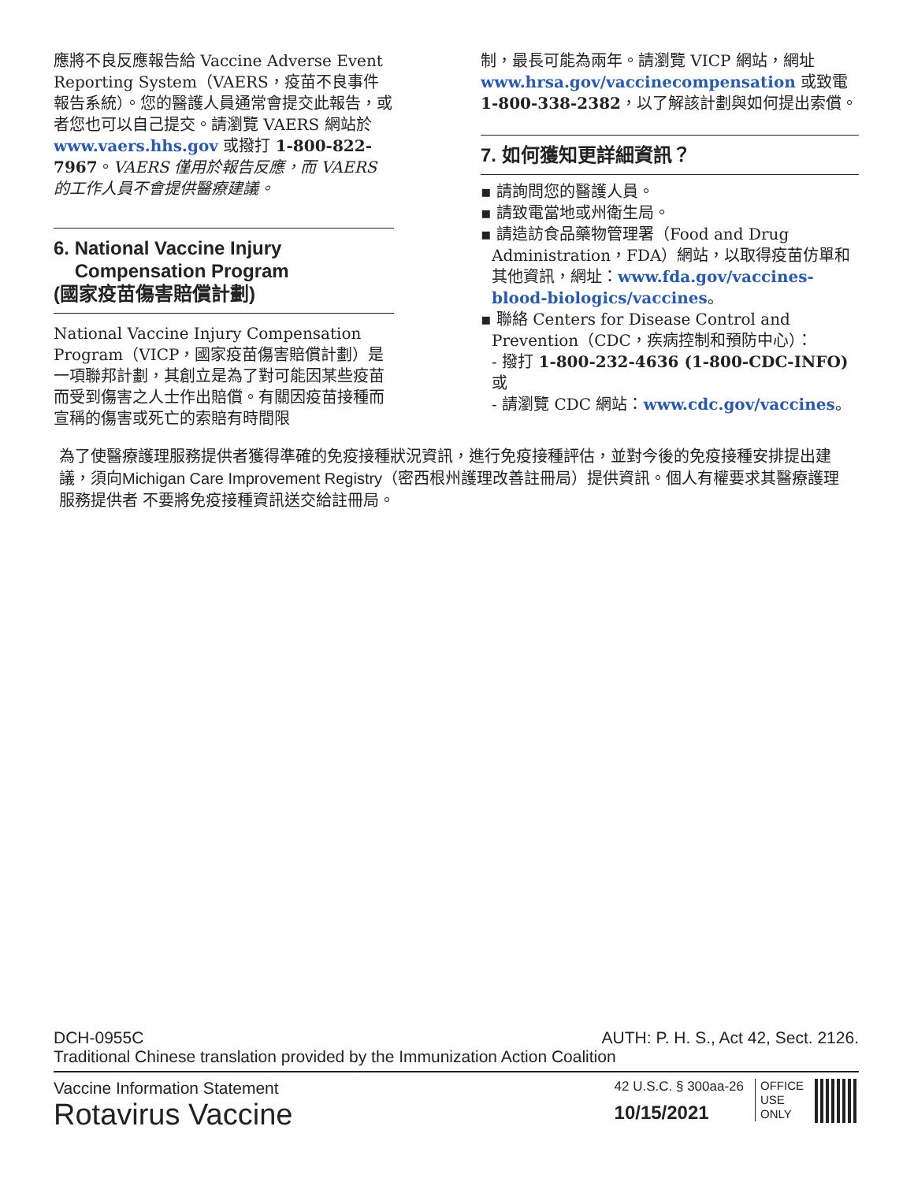應將不良反應報告給 Vaccine Adverse Event Reporting System（VAERS，疫苗不良事件報告系統）。您的醫護人員通常會提交此報告，或者您也可以自己提交。請瀏覽 VAERS 網站於 www.vaers.hhs.gov 或撥打 1-800-822-7967。VAERS 僅用於報告反應，而 VAERS 的工作人員不會提供醫療建議。
6. National Vaccine Injury
Compensation Program
(國家疫苗傷害賠償計劃)
National Vaccine Injury Compensation Program（VICP，國家疫苗傷害賠償計劃）是一項聯邦計劃，其創立是為了對可能因某些疫苗而受到傷害之人士作出賠償。有關因疫苗接種而宣稱的傷害或死亡的索賠有時間限
制，最長可能為兩年。請瀏覽 VICP 網站，網址 www.hrsa.gov/vaccinecompensation 或致電 1-800-338-2382，以了解該計劃與如何提出索償。
7. 如何獲知更詳細資訊？
▪ 請詢問您的醫護人員。
▪ 請致電當地或州衛生局。
▪ 請造訪食品藥物管理署（Food and Drug Administration，FDA）網站，以取得疫苗仿單和其他資訊，網址：www.fda.gov/vaccines-blood-biologics/vaccines。
▪ 聯絡 Centers for Disease Control and Prevention（CDC，疾病控制和預防中心）：
- 撥打 1-800-232-4636 (1-800-CDC-INFO) 或
- 請瀏覽 CDC 網站：www.cdc.gov/vaccines。
為了使醫療護理服務提供者獲得準確的免疫接種狀況資訊，進行免疫接種評估，並對今後的免疫接種安排提出建議，須向Michigan Care Improvement Registry（密西根州護理改善註冊局）提供資訊。個人有權要求其醫療護理服務提供者 不要將免疫接種資訊送交給註冊局。
DCH-0955C AUTH: P. H. S., Act 42, Sect. 2126.
Traditional Chinese translation provided by the Immunization Action Coalition
Vaccine Information Statement
Rotavirus Vaccine
42 U.S.C. § 300aa-26
10/15/2021
OFFICE
USE
ONLY